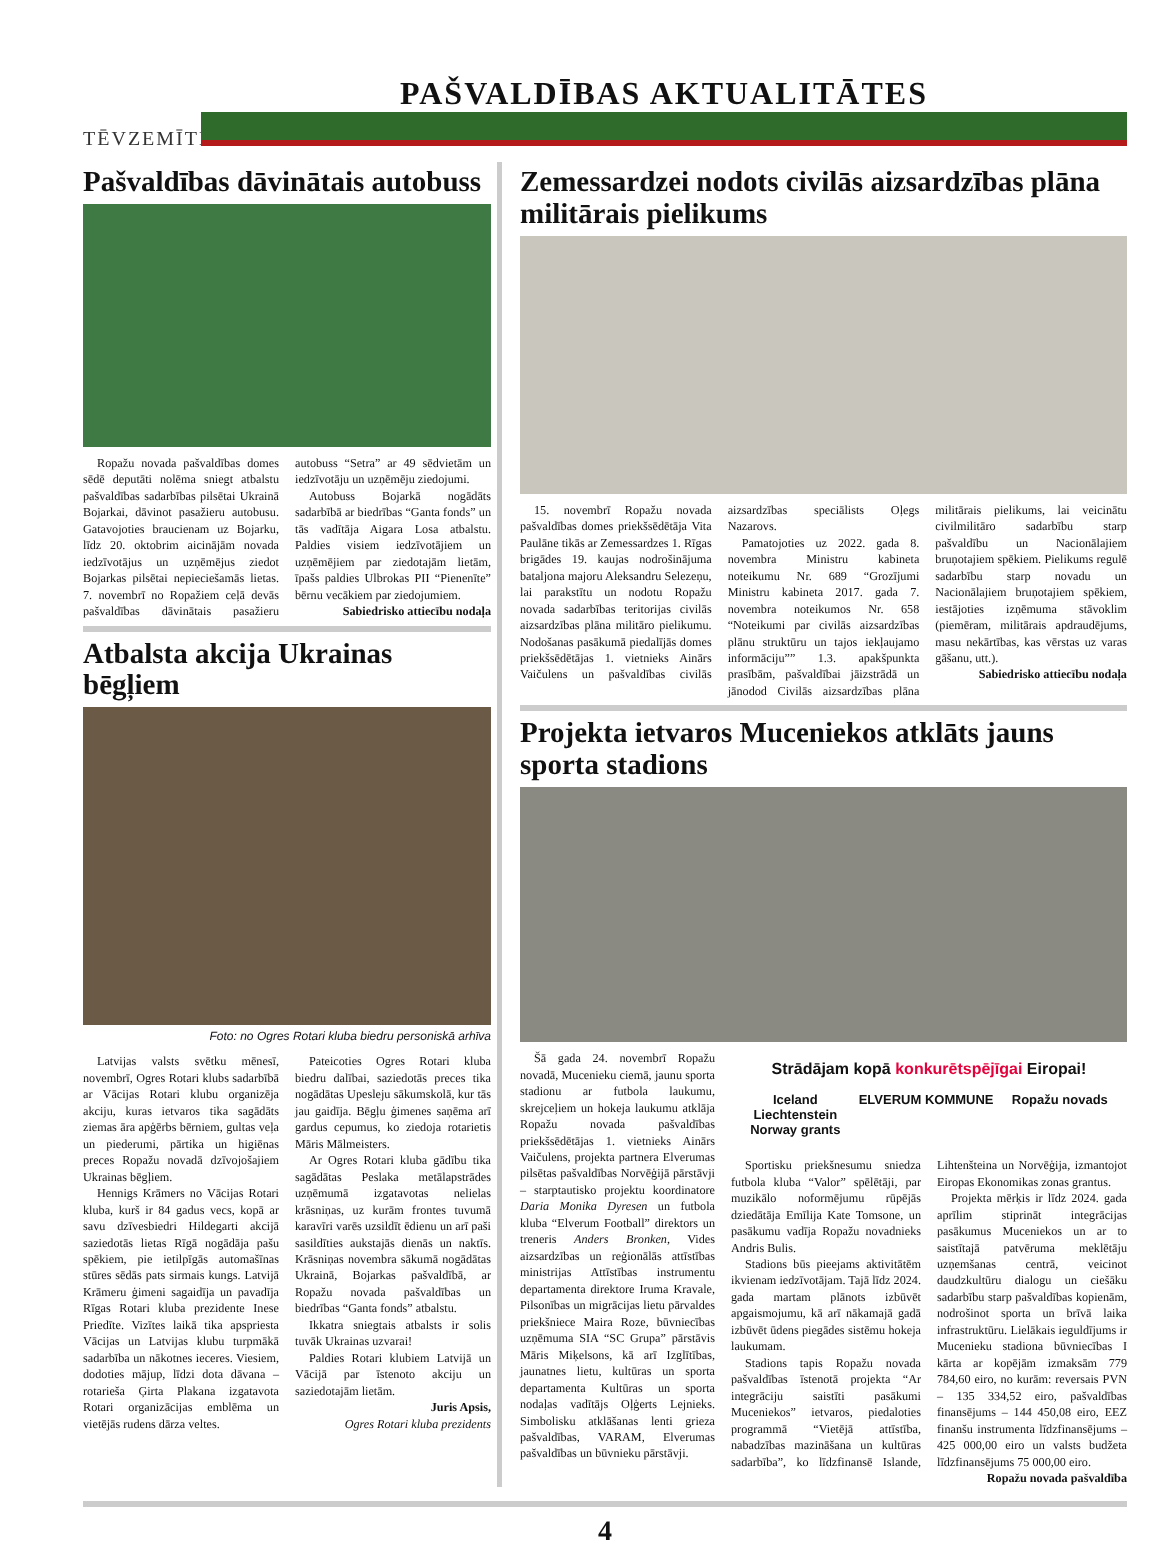TĒVZEMĪTE
PAŠVALDĪBAS AKTUALITĀTES
Pašvaldības dāvinātais autobuss
Ropažu novada pašvaldības domes sēdē deputāti nolēma sniegt atbalstu pašvaldības sadarbības pilsētai Ukrainā Bojarkai, dāvinot pasažieru autobusu. Gatavojoties braucienam uz Bojarku, līdz 20. oktobrim aicinājām novada iedzīvotājus un uzņēmējus ziedot Bojarkas pilsētai nepieciešamās lietas. 7. novembrī no Ropažiem ceļā devās pašvaldības dāvinātais pasažieru autobuss “Setra” ar 49 sēdvietām un iedzīvotāju un uzņēmēju ziedojumi.
Autobuss Bojarkā nogādāts sadarbībā ar biedrības “Ganta fonds” un tās vadītāja Aigara Losa atbalstu. Paldies visiem iedzīvotājiem un uzņēmējiem par ziedotajām lietām, īpašs paldies Ulbrokas PII “Pienenīte” bērnu vecākiem par ziedojumiem.
Sabiedrisko attiecību nodaļa
Atbalsta akcija Ukrainas bēgļiem
Foto: no Ogres Rotari kluba biedru personiskā arhīva
Latvijas valsts svētku mēnesī, novembrī, Ogres Rotari klubs sadarbībā ar Vācijas Rotari klubu organizēja akciju, kuras ietvaros tika sagādāts ziemas āra apģērbs bērniem, gultas veļa un piederumi, pārtika un higiēnas preces Ropažu novadā dzīvojošajiem Ukrainas bēgļiem.
Hennigs Krāmers no Vācijas Rotari kluba, kurš ir 84 gadus vecs, kopā ar savu dzīvesbiedri Hildegarti akcijā saziedotās lietas Rīgā nogādāja pašu spēkiem, pie ietilpīgās automašīnas stūres sēdās pats sirmais kungs. Latvijā Krāmeru ģimeni sagaidīja un pavadīja Rīgas Rotari kluba prezidente Inese Priedīte. Vizītes laikā tika apspriesta Vācijas un Latvijas klubu turpmākā sadarbība un nākotnes ieceres. Viesiem, dodoties mājup, līdzi dota dāvana – rotarieša Ģirta Plakana izgatavota Rotari organizācijas emblēma un vietējās rudens dārza veltes.
Pateicoties Ogres Rotari kluba biedru dalībai, saziedotās preces tika nogādātas Upesleju sākumskolā, kur tās jau gaidīja. Bēgļu ģimenes saņēma arī gardus cepumus, ko ziedoja rotarietis Māris Mālmeisters.
Ar Ogres Rotari kluba gādību tika sagādātas Peslaka metālapstrādes uzņēmumā izgatavotas nelielas krāsniņas, uz kurām frontes tuvumā karavīri varēs uzsildīt ēdienu un arī paši sasildīties aukstajās dienās un naktīs. Krāsniņas novembra sākumā nogādātas Ukrainā, Bojarkas pašvaldībā, ar Ropažu novada pašvaldības un biedrības “Ganta fonds” atbalstu.
Ikkatra sniegtais atbalsts ir solis tuvāk Ukrainas uzvarai!
Paldies Rotari klubiem Latvijā un Vācijā par īstenoto akciju un saziedotajām lietām.
Juris Apsis,
Ogres Rotari kluba prezidents
Zemessardzei nodots civilās aizsardzības plāna militārais pielikums
15. novembrī Ropažu novada pašvaldības domes priekšsēdētāja Vita Paulāne tikās ar Zemessardzes 1. Rīgas brigādes 19. kaujas nodrošinājuma bataljona majoru Aleksandru Selezeņu, lai parakstītu un nodotu Ropažu novada sadarbības teritorijas civilās aizsardzības plāna militāro pielikumu. Nodošanas pasākumā piedalījās domes priekšsēdētājas 1. vietnieks Ainārs Vaičulens un pašvaldības civilās aizsardzības speciālists Oļegs Nazarovs.
Pamatojoties uz 2022. gada 8. novembra Ministru kabineta noteikumu Nr. 689 “Grozījumi Ministru kabineta 2017. gada 7. novembra noteikumos Nr. 658 “Noteikumi par civilās aizsardzības plānu struktūru un tajos iekļaujamo informāciju”” 1.3. apakšpunkta prasībām, pašvaldībai jāizstrādā un jānodod Civilās aizsardzības plāna militārais pielikums, lai veicinātu civilmilitāro sadarbību starp pašvaldību un Nacionālajiem bruņotajiem spēkiem. Pielikums regulē sadarbību starp novadu un Nacionālajiem bruņotajiem spēkiem, iestājoties izņēmuma stāvoklim (piemēram, militārais apdraudējums, masu nekārtības, kas vērstas uz varas gāšanu, utt.).
Sabiedrisko attiecību nodaļa
Projekta ietvaros Muceniekos atklāts jauns sporta stadions
Šā gada 24. novembrī Ropažu novadā, Mucenieku ciemā, jaunu sporta stadionu ar futbola laukumu, skrejceļiem un hokeja laukumu atklāja Ropažu novada pašvaldības priekšsēdētājas 1. vietnieks Ainārs Vaičulens, projekta partnera Elverumas pilsētas pašvaldības Norvēģijā pārstāvji – starptautisko projektu koordinatore Daria Monika Dyresen un futbola kluba “Elverum Football” direktors un treneris Anders Bronken, Vides aizsardzības un reģionālās attīstības ministrijas Attīstības instrumentu departamenta direktore Iruma Kravale, Pilsonības un migrācijas lietu pārvaldes priekšniece Maira Roze, būvniecības uzņēmuma SIA “SC Grupa” pārstāvis Māris Miķelsons, kā arī Izglītības, jaunatnes lietu, kultūras un sporta departamenta Kultūras un sporta nodaļas vadītājs Oļģerts Lejnieks. Simbolisku atklāšanas lenti grieza pašvaldības, VARAM, Elverumas pašvaldības un būvnieku pārstāvji.
Strādājam kopā konkurētspējīgai Eiropai!
Iceland
Liechtenstein
Norway grants ELVERUM KOMMUNE Ropažu novads
Sportisku priekšnesumu sniedza futbola kluba “Valor” spēlētāji, par muzikālo noformējumu rūpējās dziedātāja Emīlija Kate Tomsone, un pasākumu vadīja Ropažu novadnieks Andris Bulis.
Stadions būs pieejams aktivitātēm ikvienam iedzīvotājam. Tajā līdz 2024. gada martam plānots izbūvēt apgaismojumu, kā arī nākamajā gadā izbūvēt ūdens piegādes sistēmu hokeja laukumam.
Stadions tapis Ropažu novada pašvaldības īstenotā projekta “Ar integrāciju saistīti pasākumi Muceniekos” ietvaros, piedaloties programmā “Vietējā attīstība, nabadzības mazināšana un kultūras sadarbība”, ko līdzfinansē Islande, Lihtenšteina un Norvēģija, izmantojot Eiropas Ekonomikas zonas grantus.
Projekta mērķis ir līdz 2024. gada aprīlim stiprināt integrācijas pasākumus Muceniekos un ar to saistītajā patvēruma meklētāju uzņemšanas centrā, veicinot daudzkultūru dialogu un ciešāku sadarbību starp pašvaldības kopienām, nodrošinot sporta un brīvā laika infrastruktūru. Lielākais ieguldījums ir Mucenieku stadiona būvniecības I kārta ar kopējām izmaksām 779 784,60 eiro, no kurām: reversais PVN – 135 334,52 eiro, pašvaldības finansējums – 144 450,08 eiro, EEZ finanšu instrumenta līdzfinansējums – 425 000,00 eiro un valsts budžeta līdzfinansējums 75 000,00 eiro.
Ropažu novada pašvaldība
4